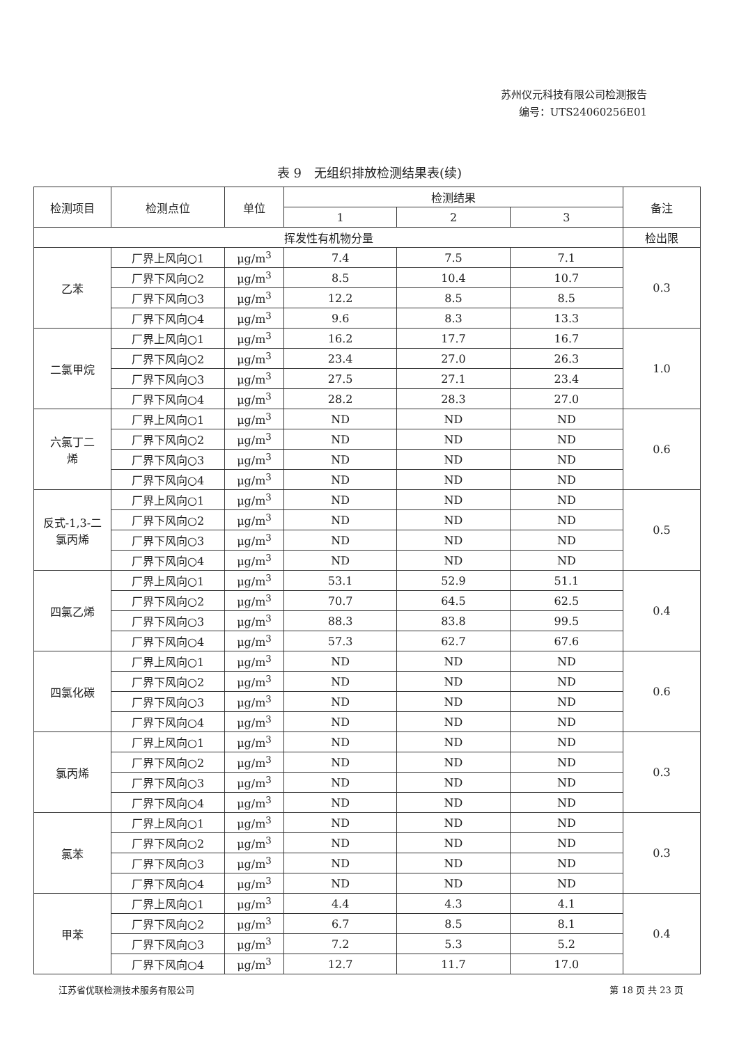苏州仪元科技有限公司检测报告
编号：UTS24060256E01
表 9　无组织排放检测结果表(续)
| 检测项目 | 检测点位 | 单位 | 检测结果 | | | 备注 |
| --- | --- | --- | --- | --- | --- | --- |
| | | | 1 | 2 | 3 | |
| 挥发性有机物分量 | | | | | | 检出限 |
| 乙苯 | 厂界上风向○1 | μg/m<sup>3</sup> | 7.4 | 7.5 | 7.1 | 0.3 |
| | 厂界下风向○2 | μg/m<sup>3</sup> | 8.5 | 10.4 | 10.7 | |
| | 厂界下风向○3 | μg/m<sup>3</sup> | 12.2 | 8.5 | 8.5 | |
| | 厂界下风向○4 | μg/m<sup>3</sup> | 9.6 | 8.3 | 13.3 | |
| 二氯甲烷 | 厂界上风向○1 | μg/m<sup>3</sup> | 16.2 | 17.7 | 16.7 | 1.0 |
| | 厂界下风向○2 | μg/m<sup>3</sup> | 23.4 | 27.0 | 26.3 | |
| | 厂界下风向○3 | μg/m<sup>3</sup> | 27.5 | 27.1 | 23.4 | |
| | 厂界下风向○4 | μg/m<sup>3</sup> | 28.2 | 28.3 | 27.0 | |
| 六氯丁二 烯 | 厂界上风向○1 | μg/m<sup>3</sup> | ND | ND | ND | 0.6 |
| | 厂界下风向○2 | μg/m<sup>3</sup> | ND | ND | ND | |
| | 厂界下风向○3 | μg/m<sup>3</sup> | ND | ND | ND | |
| | 厂界下风向○4 | μg/m<sup>3</sup> | ND | ND | ND | |
| 反式-1,3-二 氯丙烯 | 厂界上风向○1 | μg/m<sup>3</sup> | ND | ND | ND | 0.5 |
| | 厂界下风向○2 | μg/m<sup>3</sup> | ND | ND | ND | |
| | 厂界下风向○3 | μg/m<sup>3</sup> | ND | ND | ND | |
| | 厂界下风向○4 | μg/m<sup>3</sup> | ND | ND | ND | |
| 四氯乙烯 | 厂界上风向○1 | μg/m<sup>3</sup> | 53.1 | 52.9 | 51.1 | 0.4 |
| | 厂界下风向○2 | μg/m<sup>3</sup> | 70.7 | 64.5 | 62.5 | |
| | 厂界下风向○3 | μg/m<sup>3</sup> | 88.3 | 83.8 | 99.5 | |
| | 厂界下风向○4 | μg/m<sup>3</sup> | 57.3 | 62.7 | 67.6 | |
| 四氯化碳 | 厂界上风向○1 | μg/m<sup>3</sup> | ND | ND | ND | 0.6 |
| | 厂界下风向○2 | μg/m<sup>3</sup> | ND | ND | ND | |
| | 厂界下风向○3 | μg/m<sup>3</sup> | ND | ND | ND | |
| | 厂界下风向○4 | μg/m<sup>3</sup> | ND | ND | ND | |
| 氯丙烯 | 厂界上风向○1 | μg/m<sup>3</sup> | ND | ND | ND | 0.3 |
| | 厂界下风向○2 | μg/m<sup>3</sup> | ND | ND | ND | |
| | 厂界下风向○3 | μg/m<sup>3</sup> | ND | ND | ND | |
| | 厂界下风向○4 | μg/m<sup>3</sup> | ND | ND | ND | |
| 氯苯 | 厂界上风向○1 | μg/m<sup>3</sup> | ND | ND | ND | 0.3 |
| | 厂界下风向○2 | μg/m<sup>3</sup> | ND | ND | ND | |
| | 厂界下风向○3 | μg/m<sup>3</sup> | ND | ND | ND | |
| | 厂界下风向○4 | μg/m<sup>3</sup> | ND | ND | ND | |
| 甲苯 | 厂界上风向○1 | μg/m<sup>3</sup> | 4.4 | 4.3 | 4.1 | 0.4 |
| | 厂界下风向○2 | μg/m<sup>3</sup> | 6.7 | 8.5 | 8.1 | |
| | 厂界下风向○3 | μg/m<sup>3</sup> | 7.2 | 5.3 | 5.2 | |
| | 厂界下风向○4 | μg/m<sup>3</sup> | 12.7 | 11.7 | 17.0 | |
江苏省优联检测技术服务有限公司 第 18 页 共 23 页